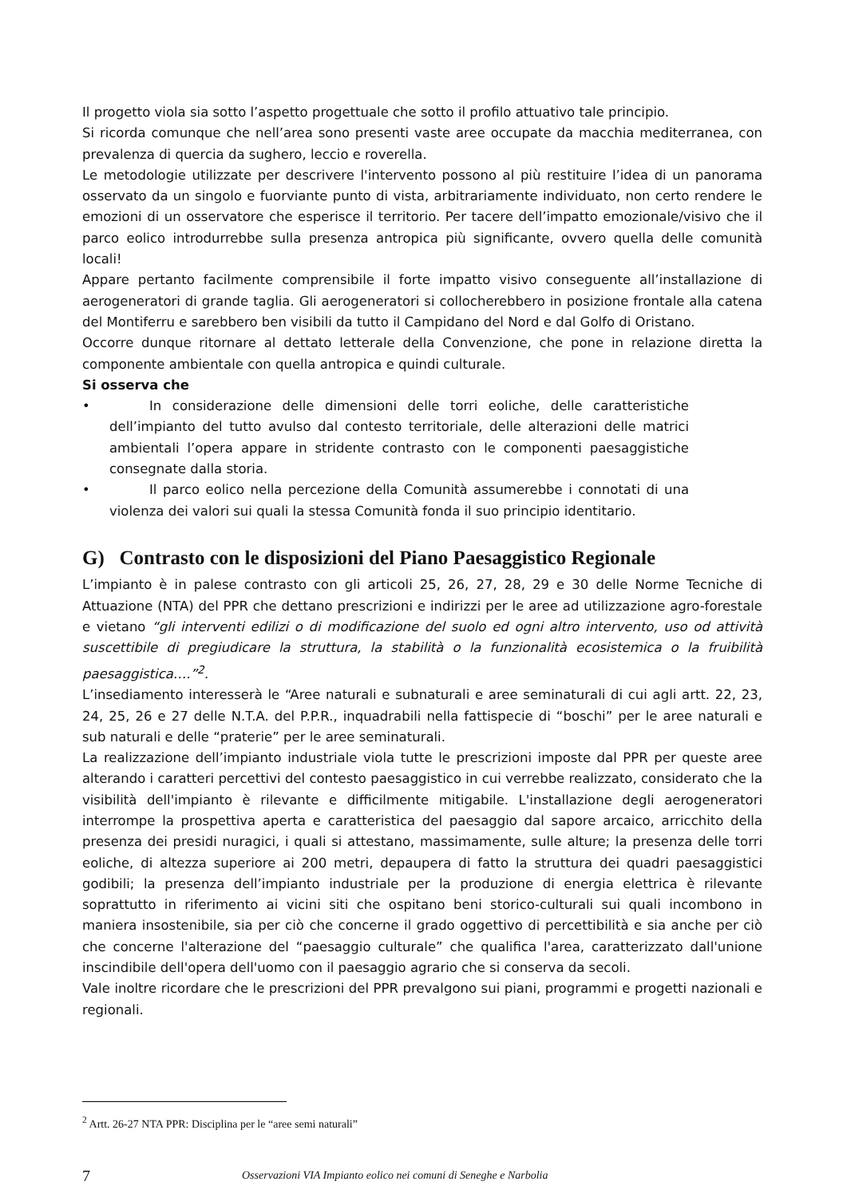Il progetto viola sia sotto l’aspetto progettuale che sotto il profilo attuativo tale principio.
Si ricorda comunque che nell’area sono presenti vaste aree occupate da macchia mediterranea, con prevalenza di quercia da sughero, leccio e roverella.
Le metodologie utilizzate per descrivere l'intervento possono al più restituire l’idea di un panorama osservato da un singolo e fuorviante punto di vista, arbitrariamente individuato, non certo rendere le emozioni di un osservatore che esperisce il territorio. Per tacere dell’impatto emozionale/visivo che il parco eolico introdurrebbe sulla presenza antropica più significante, ovvero quella delle comunità locali!
Appare pertanto facilmente comprensibile il forte impatto visivo conseguente all’installazione di aerogeneratori di grande taglia. Gli aerogeneratori si collocherebbero in posizione frontale alla catena del Montiferru e sarebbero ben visibili da tutto il Campidano del Nord e dal Golfo di Oristano.
Occorre dunque ritornare al dettato letterale della Convenzione, che pone in relazione diretta la componente ambientale con quella antropica e quindi culturale.
Si osserva che
• In considerazione delle dimensioni delle torri eoliche, delle caratteristiche dell’impianto del tutto avulso dal contesto territoriale, delle alterazioni delle matrici ambientali l’opera appare in stridente contrasto con le componenti paesaggistiche consegnate dalla storia.
• Il parco eolico nella percezione della Comunità assumerebbe i connotati di una violenza dei valori sui quali la stessa Comunità fonda il suo principio identitario.
G) Contrasto con le disposizioni del Piano Paesaggistico Regionale
L’impianto è in palese contrasto con gli articoli 25, 26, 27, 28, 29 e 30 delle Norme Tecniche di Attuazione (NTA) del PPR che dettano prescrizioni e indirizzi per le aree ad utilizzazione agro-forestale e vietano “gli interventi edilizi o di modificazione del suolo ed ogni altro intervento, uso od attività suscettibile di pregiudicare la struttura, la stabilità o la funzionalità ecosistemica o la fruibilità paesaggistica….”<sup>2</sup>.
L’insediamento interesserà le “Aree naturali e subnaturali e aree seminaturali di cui agli artt. 22, 23, 24, 25, 26 e 27 delle N.T.A. del P.P.R., inquadrabili nella fattispecie di “boschi” per le aree naturali e sub naturali e delle “praterie” per le aree seminaturali.
La realizzazione dell’impianto industriale viola tutte le prescrizioni imposte dal PPR per queste aree alterando i caratteri percettivi del contesto paesaggistico in cui verrebbe realizzato, considerato che la visibilità dell'impianto è rilevante e difficilmente mitigabile. L'installazione degli aerogeneratori interrompe la prospettiva aperta e caratteristica del paesaggio dal sapore arcaico, arricchito della presenza dei presidi nuragici, i quali si attestano, massimamente, sulle alture; la presenza delle torri eoliche, di altezza superiore ai 200 metri, depaupera di fatto la struttura dei quadri paesaggistici godibili; la presenza dell’impianto industriale per la produzione di energia elettrica è rilevante soprattutto in riferimento ai vicini siti che ospitano beni storico-culturali sui quali incombono in maniera insostenibile, sia per ciò che concerne il grado oggettivo di percettibilità e sia anche per ciò che concerne l'alterazione del “paesaggio culturale” che qualifica l'area, caratterizzato dall'unione inscindibile dell'opera dell'uomo con il paesaggio agrario che si conserva da secoli.
Vale inoltre ricordare che le prescrizioni del PPR prevalgono sui piani, programmi e progetti nazionali e regionali.
<sup>2</sup> Artt. 26-27 NTA PPR: Disciplina per le “aree semi naturali”
7 Osservazioni VIA Impianto eolico nei comuni di Seneghe e Narbolia